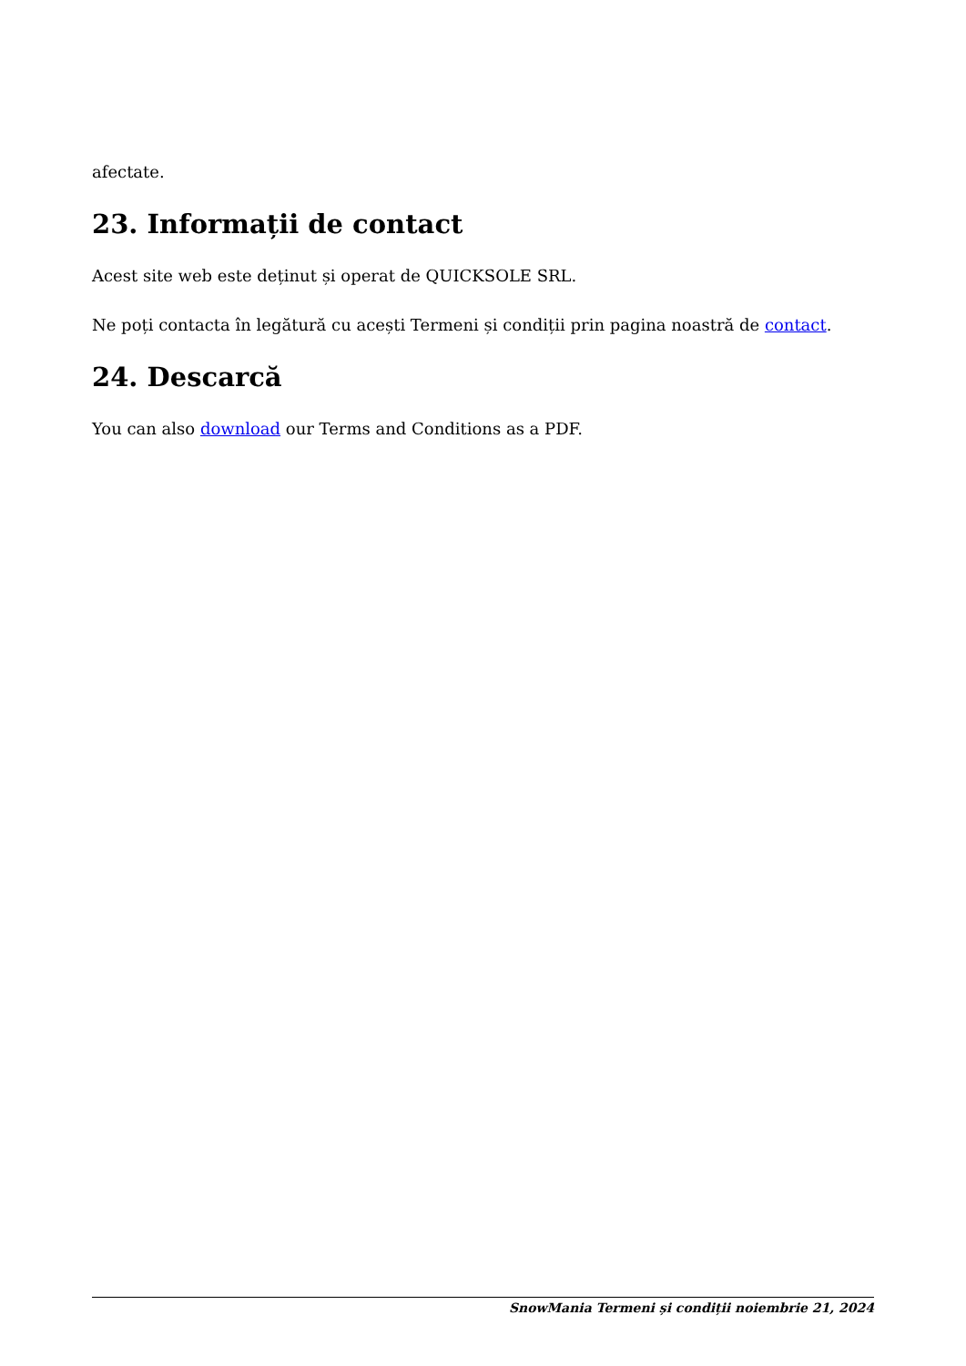afectate.
23. Informații de contact
Acest site web este deținut și operat de QUICKSOLE SRL.
Ne poți contacta în legătură cu acești Termeni și condiții prin pagina noastră de contact.
24. Descarcă
You can also download our Terms and Conditions as a PDF.
SnowMania Termeni și condiții noiembrie 21, 2024